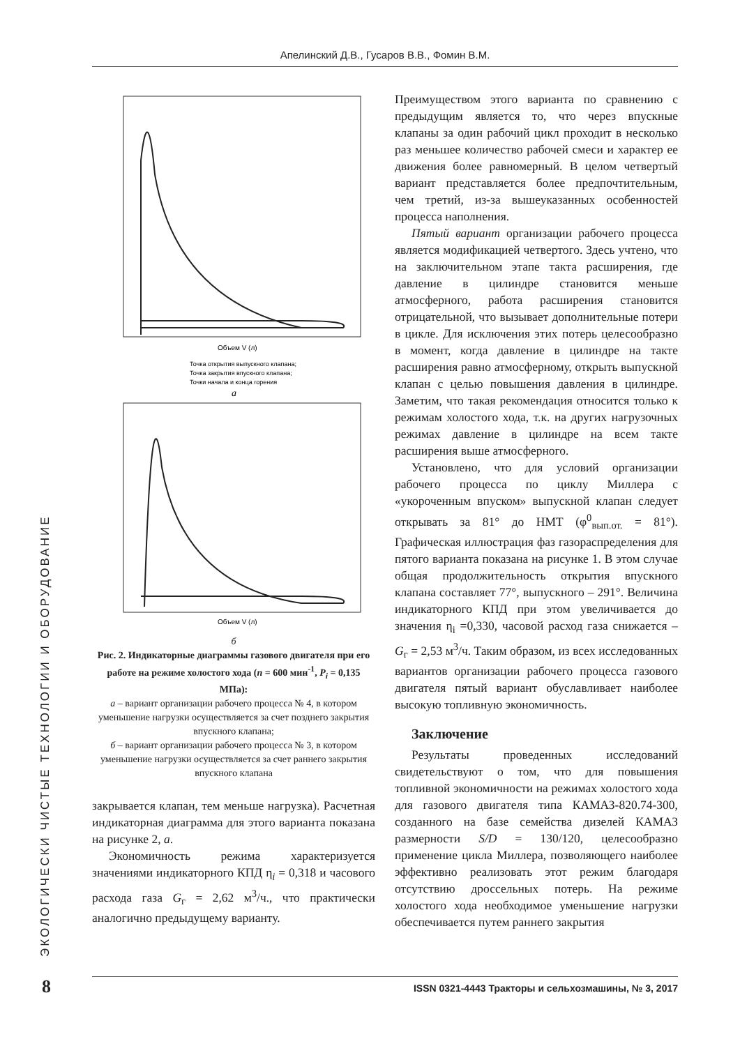Апелинский Д.В., Гусаров В.В., Фомин В.М.
ЭКОЛОГИЧЕСКИ ЧИСТЫЕ ТЕХНОЛОГИИ И ОБОРУДОВАНИЕ
Объем V (л)
Точка открытия выпускного клапана;
Точка закрытия впускного клапана;
Точки начала и конца горения
а
Объем V (л)
б
Рис. 2. Индикаторные диаграммы газового двигателя при его работе на режиме холостого хода (n = 600 мин<sup>-1</sup>, P<sub>i</sub> = 0,135 МПа):
а – вариант организации рабочего процесса № 4, в котором уменьшение нагрузки осуществляется за счет позднего закрытия впускного клапана;
б – вариант организации рабочего процесса № 3, в котором уменьшение нагрузки осуществляется за счет раннего закрытия впускного клапана
закрывается клапан, тем меньше нагрузка). Расчетная индикаторная диаграмма для этого варианта показана на рисунке 2, а.
Экономичность режима характеризуется значениями индикаторного КПД η<sub>i</sub> = 0,318 и часового расхода газа G<sub>г</sub> = 2,62 м<sup>3</sup>/ч., что практически аналогично предыдущему варианту.
Преимуществом этого варианта по сравнению с предыдущим является то, что через впускные клапаны за один рабочий цикл проходит в несколько раз меньшее количество рабочей смеси и характер ее движения более равномерный. В целом четвертый вариант представляется более предпочтительным, чем третий, из-за вышеуказанных особенностей процесса наполнения.
Пятый вариант организации рабочего процесса является модификацией четвертого. Здесь учтено, что на заключительном этапе такта расширения, где давление в цилиндре становится меньше атмосферного, работа расширения становится отрицательной, что вызывает дополнительные потери в цикле. Для исключения этих потерь целесообразно в момент, когда давление в цилиндре на такте расширения равно атмосферному, открыть выпускной клапан с целью повышения давления в цилиндре. Заметим, что такая рекомендация относится только к режимам холостого хода, т.к. на других нагрузочных режимах давление в цилиндре на всем такте расширения выше атмосферного.
Установлено, что для условий организации рабочего процесса по циклу Миллера с «укороченным впуском» выпускной клапан следует открывать за 81° до НМТ (φ<sup>0</sup><sub>вып.от.</sub> = 81°). Графическая иллюстрация фаз газораспределения для пятого варианта показана на рисунке 1. В этом случае общая продолжительность открытия впускного клапана составляет 77°, выпускного – 291°. Величина индикаторного КПД при этом увеличивается до значения η<sub>i</sub> =0,330, часовой расход газа снижается – G<sub>г</sub> = 2,53 м<sup>3</sup>/ч. Таким образом, из всех исследованных вариантов организации рабочего процесса газового двигателя пятый вариант обуславливает наиболее высокую топливную экономичность.
Заключение
Результаты проведенных исследований свидетельствуют о том, что для повышения топливной экономичности на режимах холостого хода для газового двигателя типа КАМАЗ-820.74-300, созданного на базе семейства дизелей КАМАЗ размерности S/D = 130/120, целесообразно применение цикла Миллера, позволяющего наиболее эффективно реализовать этот режим благодаря отсутствию дроссельных потерь. На режиме холостого хода необходимое уменьшение нагрузки обеспечивается путем раннего закрытия
8 ISSN 0321-4443 Тракторы и сельхозмашины, № 3, 2017